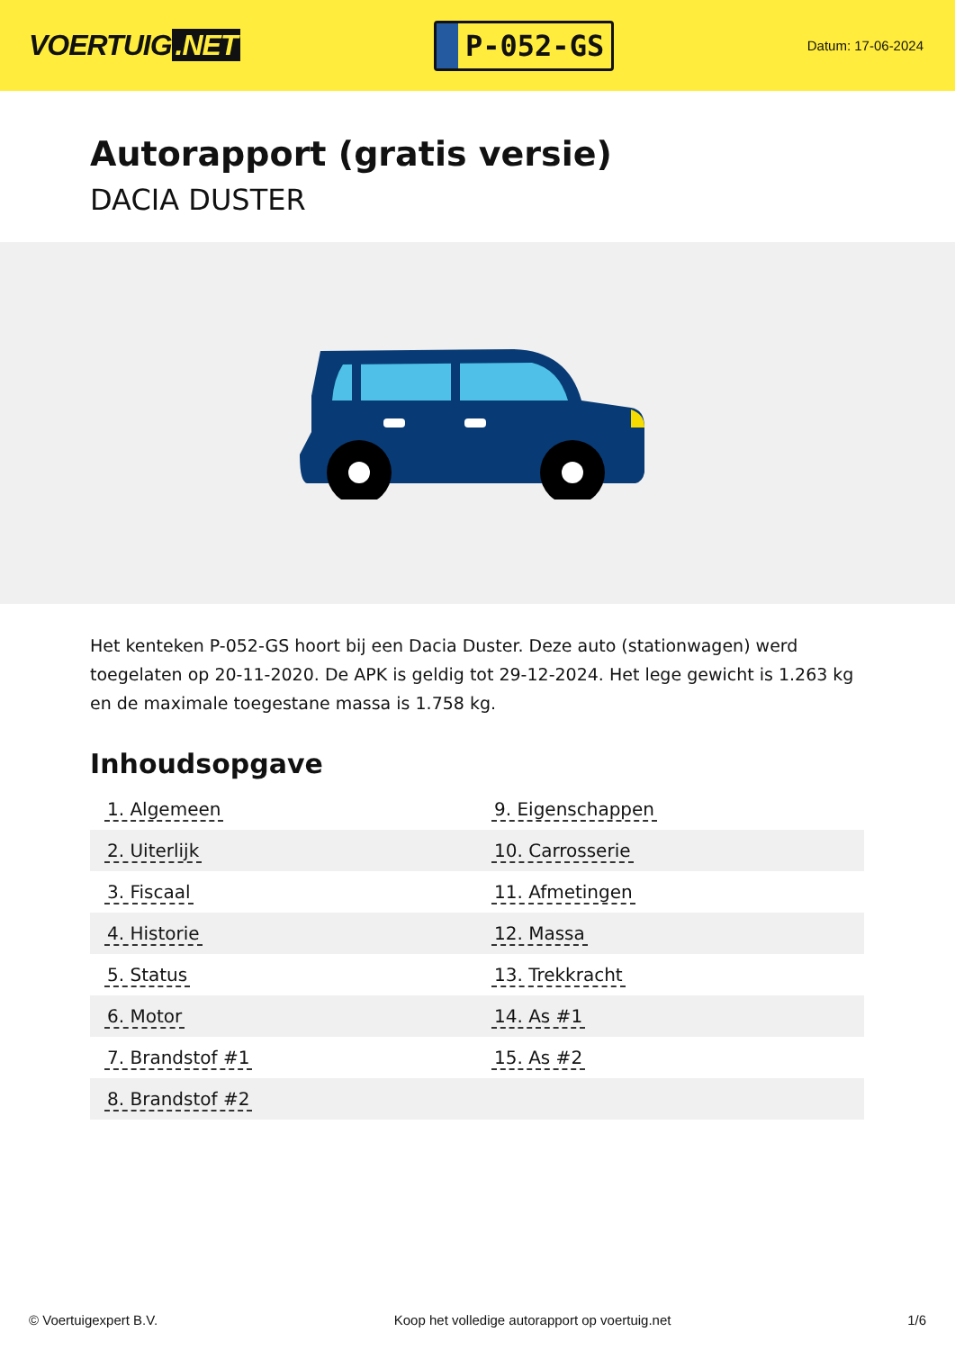VOERTUIG.NET
P-052-GS
Datum: 17-06-2024
Autorapport (gratis versie)
DACIA DUSTER
Het kenteken P-052-GS hoort bij een Dacia Duster. Deze auto (stationwagen) werd toegelaten op 20-11-2020. De APK is geldig tot 29-12-2024. Het lege gewicht is 1.263 kg en de maximale toegestane massa is 1.758 kg.
Inhoudsopgave
| 1. Algemeen | 9. Eigenschappen |
| 2. Uiterlijk | 10. Carrosserie |
| 3. Fiscaal | 11. Afmetingen |
| 4. Historie | 12. Massa |
| 5. Status | 13. Trekkracht |
| 6. Motor | 14. As #1 |
| 7. Brandstof #1 | 15. As #2 |
| 8. Brandstof #2 | |
© Voertuigexpert B.V. Koop het volledige autorapport op voertuig.net
1/6